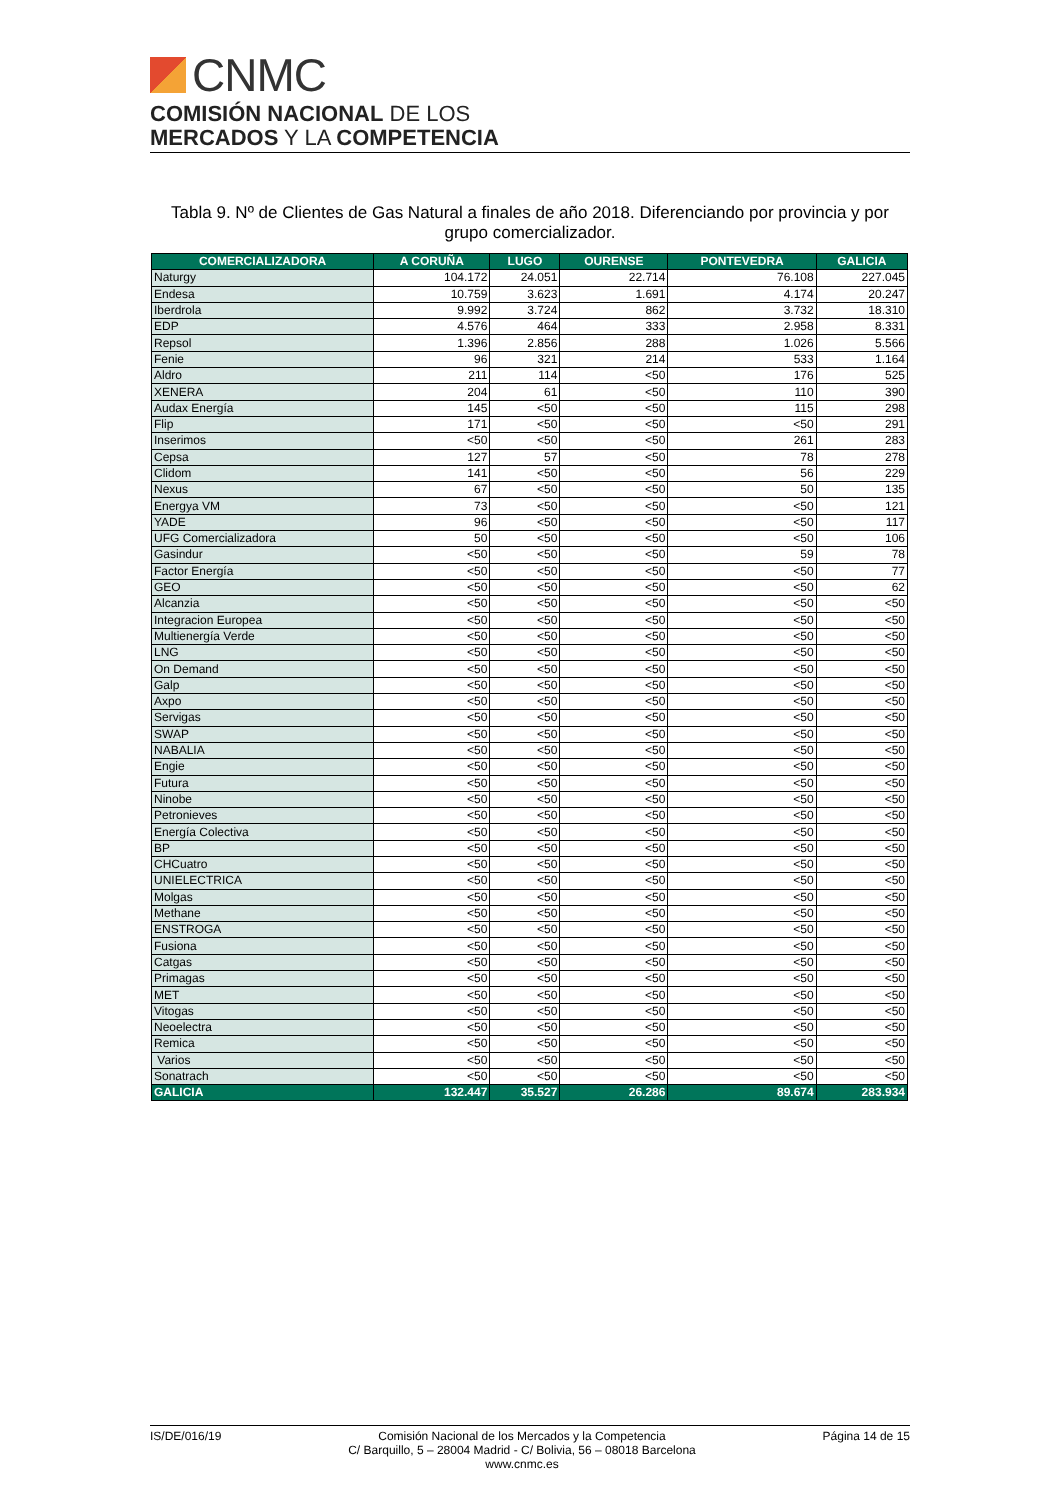CNMC
COMISIÓN NACIONAL DE LOS
MERCADOS Y LA COMPETENCIA
Tabla 9. Nº de Clientes de Gas Natural a finales de año 2018. Diferenciando por provincia y por grupo comercializador.
| COMERCIALIZADORA | A CORUÑA | LUGO | OURENSE | PONTEVEDRA | GALICIA |
| --- | --- | --- | --- | --- | --- |
| Naturgy | 104.172 | 24.051 | 22.714 | 76.108 | 227.045 |
| Endesa | 10.759 | 3.623 | 1.691 | 4.174 | 20.247 |
| Iberdrola | 9.992 | 3.724 | 862 | 3.732 | 18.310 |
| EDP | 4.576 | 464 | 333 | 2.958 | 8.331 |
| Repsol | 1.396 | 2.856 | 288 | 1.026 | 5.566 |
| Fenie | 96 | 321 | 214 | 533 | 1.164 |
| Aldro | 211 | 114 | <50 | 176 | 525 |
| XENERA | 204 | 61 | <50 | 110 | 390 |
| Audax Energía | 145 | <50 | <50 | 115 | 298 |
| Flip | 171 | <50 | <50 | <50 | 291 |
| Inserimos | <50 | <50 | <50 | 261 | 283 |
| Cepsa | 127 | 57 | <50 | 78 | 278 |
| Clidom | 141 | <50 | <50 | 56 | 229 |
| Nexus | 67 | <50 | <50 | 50 | 135 |
| Energya VM | 73 | <50 | <50 | <50 | 121 |
| YADE | 96 | <50 | <50 | <50 | 117 |
| UFG Comercializadora | 50 | <50 | <50 | <50 | 106 |
| Gasindur | <50 | <50 | <50 | 59 | 78 |
| Factor Energía | <50 | <50 | <50 | <50 | 77 |
| GEO | <50 | <50 | <50 | <50 | 62 |
| Alcanzia | <50 | <50 | <50 | <50 | <50 |
| Integracion Europea | <50 | <50 | <50 | <50 | <50 |
| Multienergía Verde | <50 | <50 | <50 | <50 | <50 |
| LNG | <50 | <50 | <50 | <50 | <50 |
| On Demand | <50 | <50 | <50 | <50 | <50 |
| Galp | <50 | <50 | <50 | <50 | <50 |
| Axpo | <50 | <50 | <50 | <50 | <50 |
| Servigas | <50 | <50 | <50 | <50 | <50 |
| SWAP | <50 | <50 | <50 | <50 | <50 |
| NABALIA | <50 | <50 | <50 | <50 | <50 |
| Engie | <50 | <50 | <50 | <50 | <50 |
| Futura | <50 | <50 | <50 | <50 | <50 |
| Ninobe | <50 | <50 | <50 | <50 | <50 |
| Petronieves | <50 | <50 | <50 | <50 | <50 |
| Energía Colectiva | <50 | <50 | <50 | <50 | <50 |
| BP | <50 | <50 | <50 | <50 | <50 |
| CHCuatro | <50 | <50 | <50 | <50 | <50 |
| UNIELECTRICA | <50 | <50 | <50 | <50 | <50 |
| Molgas | <50 | <50 | <50 | <50 | <50 |
| Methane | <50 | <50 | <50 | <50 | <50 |
| ENSTROGA | <50 | <50 | <50 | <50 | <50 |
| Fusiona | <50 | <50 | <50 | <50 | <50 |
| Catgas | <50 | <50 | <50 | <50 | <50 |
| Primagas | <50 | <50 | <50 | <50 | <50 |
| MET | <50 | <50 | <50 | <50 | <50 |
| Vitogas | <50 | <50 | <50 | <50 | <50 |
| Neoelectra | <50 | <50 | <50 | <50 | <50 |
| Remica | <50 | <50 | <50 | <50 | <50 |
| Varios | <50 | <50 | <50 | <50 | <50 |
| Sonatrach | <50 | <50 | <50 | <50 | <50 |
| GALICIA | 132.447 | 35.527 | 26.286 | 89.674 | 283.934 |
IS/DE/016/19 Comisión Nacional de los Mercados y la Competencia
C/ Barquillo, 5 – 28004 Madrid - C/ Bolivia, 56 – 08018 Barcelona
www.cnmc.es
Página 14 de 15